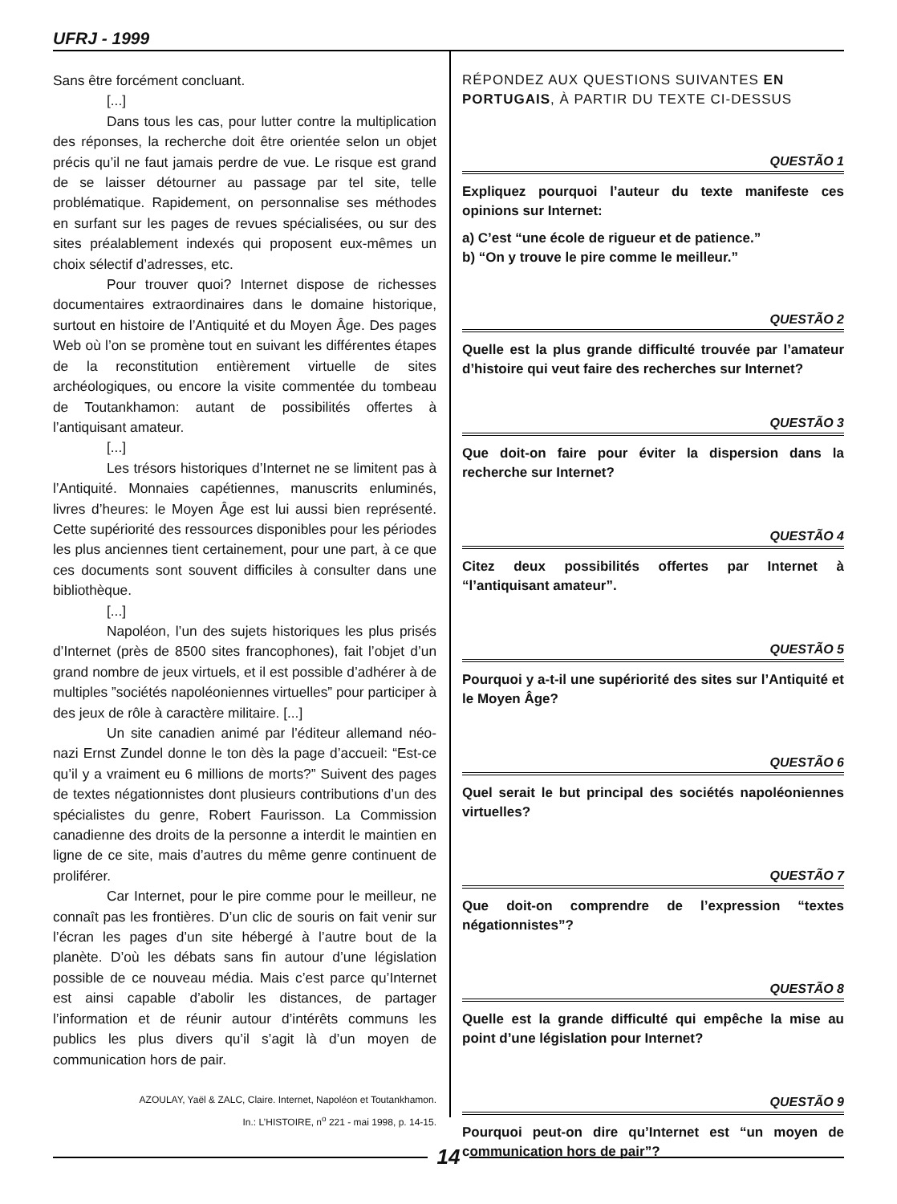UFRJ - 1999
Sans être forcément concluant.
[...]
Dans tous les cas, pour lutter contre la multiplication des réponses, la recherche doit être orientée selon un objet précis qu’il ne faut jamais perdre de vue. Le risque est grand de se laisser détourner au passage par tel site, telle problématique. Rapidement, on personnalise ses méthodes en surfant sur les pages de revues spécialisées, ou sur des sites préalablement indexés qui proposent eux-mêmes un choix sélectif d’adresses, etc.
Pour trouver quoi? Internet dispose de richesses documentaires extraordinaires dans le domaine historique, surtout en histoire de l’Antiquité et du Moyen Âge. Des pages Web où l’on se promène tout en suivant les différentes étapes de la reconstitution entièrement virtuelle de sites archéologiques, ou encore la visite commentée du tombeau de Toutankhamon: autant de possibilités offertes à l’antiquisant amateur.
[...]
Les trésors historiques d’Internet ne se limitent pas à l’Antiquité. Monnaies capétiennes, manuscrits enluminés, livres d’heures: le Moyen Âge est lui aussi bien représenté. Cette supériorité des ressources disponibles pour les périodes les plus anciennes tient certainement, pour une part, à ce que ces documents sont souvent difficiles à consulter dans une bibliothèque.
[...]
Napoléon, l’un des sujets historiques les plus prisés d’Internet (près de 8500 sites francophones), fait l’objet d’un grand nombre de jeux virtuels, et il est possible d’adhérer à de multiples ”sociétés napoléoniennes virtuelles” pour participer à des jeux de rôle à caractère militaire. [...]
Un site canadien animé par l’éditeur allemand néo-nazi Ernst Zundel donne le ton dès la page d’accueil: “Est-ce qu’il y a vraiment eu 6 millions de morts?” Suivent des pages de textes négationnistes dont plusieurs contributions d’un des spécialistes du genre, Robert Faurisson. La Commission canadienne des droits de la personne a interdit le maintien en ligne de ce site, mais d’autres du même genre continuent de proliférer.
Car Internet, pour le pire comme pour le meilleur, ne connaît pas les frontières. D’un clic de souris on fait venir sur l’écran les pages d’un site hébergé à l’autre bout de la planète. D’où les débats sans fin autour d’une législation possible de ce nouveau média. Mais c’est parce qu’Internet est ainsi capable d’abolir les distances, de partager l’information et de réunir autour d’intérêts communs les publics les plus divers qu’il s’agit là d’un moyen de communication hors de pair.
AZOULAY, Yaël & ZALC, Claire. Internet, Napoléon et Toutankhamon.
In.: L’HISTOIRE, n<sup>o</sup> 221 - mai 1998, p. 14-15.
RÉPONDEZ AUX QUESTIONS SUIVANTES EN PORTUGAIS, À PARTIR DU TEXTE CI-DESSUS
QUESTÃO 1
Expliquez pourquoi l’auteur du texte manifeste ces opinions sur Internet:
a) C’est “une école de rigueur et de patience.”
b) “On y trouve le pire comme le meilleur.”
QUESTÃO 2
Quelle est la plus grande difficulté trouvée par l’amateur d’histoire qui veut faire des recherches sur Internet?
QUESTÃO 3
Que doit-on faire pour éviter la dispersion dans la recherche sur Internet?
QUESTÃO 4
Citez deux possibilités offertes par Internet à “l’antiquisant amateur”.
QUESTÃO 5
Pourquoi y a-t-il une supériorité des sites sur l’Antiquité et le Moyen Âge?
QUESTÃO 6
Quel serait le but principal des sociétés napoléoniennes virtuelles?
QUESTÃO 7
Que doit-on comprendre de l’expression “textes négationnistes”?
QUESTÃO 8
Quelle est la grande difficulté qui empêche la mise au point d’une législation pour Internet?
QUESTÃO 9
Pourquoi peut-on dire qu’Internet est “un moyen de communication hors de pair”?
14